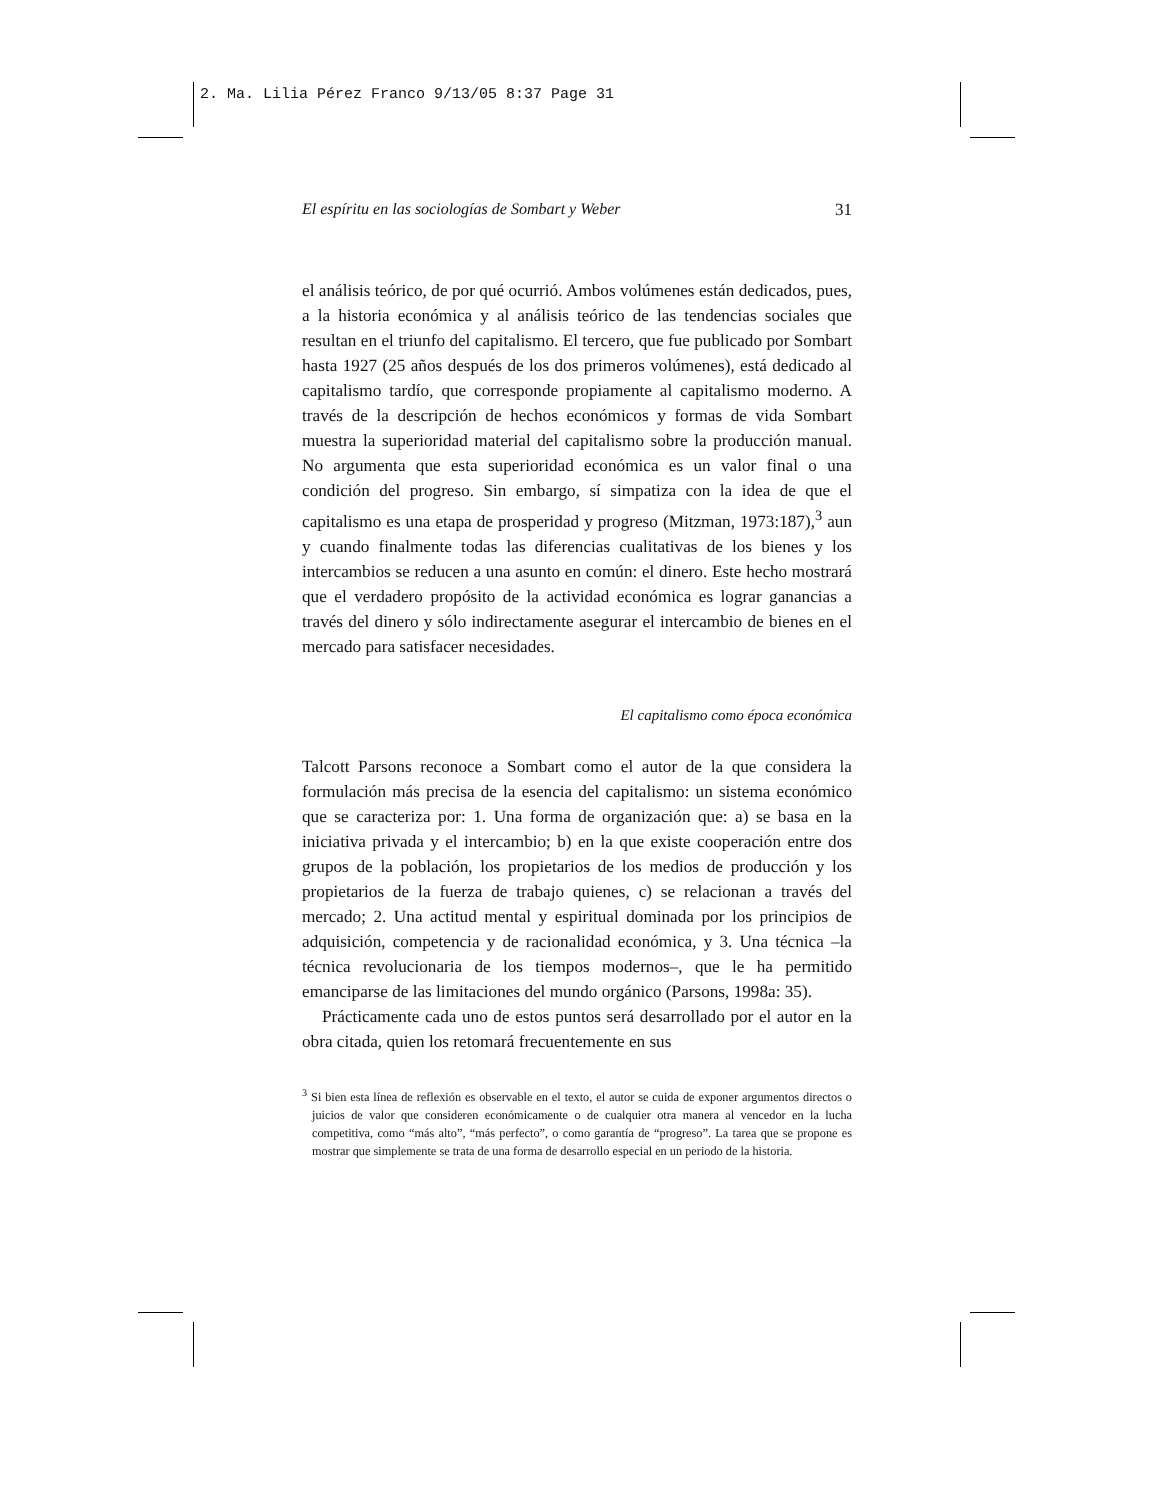2. Ma. Lilia Pérez Franco 9/13/05 8:37 Page 31
El espíritu en las sociologías de Sombart y Weber 31
el análisis teórico, de por qué ocurrió. Ambos volúmenes están dedicados, pues, a la historia económica y al análisis teórico de las tendencias sociales que resultan en el triunfo del capitalismo. El tercero, que fue publicado por Sombart hasta 1927 (25 años después de los dos primeros volúmenes), está dedicado al capitalismo tardío, que corresponde propiamente al capitalismo moderno. A través de la descripción de hechos económicos y formas de vida Sombart muestra la superioridad material del capitalismo sobre la producción manual. No argumenta que esta superioridad económica es un valor final o una condición del progreso. Sin embargo, sí simpatiza con la idea de que el capitalismo es una etapa de prosperidad y progreso (Mitzman, 1973:187),<sup>3</sup> aun y cuando finalmente todas las diferencias cualitativas de los bienes y los intercambios se reducen a una asunto en común: el dinero. Este hecho mostrará que el verdadero propósito de la actividad económica es lograr ganancias a través del dinero y sólo indirectamente asegurar el intercambio de bienes en el mercado para satisfacer necesidades.
El capitalismo como época económica
Talcott Parsons reconoce a Sombart como el autor de la que considera la formulación más precisa de la esencia del capitalismo: un sistema económico que se caracteriza por: 1. Una forma de organización que: a) se basa en la iniciativa privada y el intercambio; b) en la que existe cooperación entre dos grupos de la población, los propietarios de los medios de producción y los propietarios de la fuerza de trabajo quienes, c) se relacionan a través del mercado; 2. Una actitud mental y espiritual dominada por los principios de adquisición, competencia y de racionalidad económica, y 3. Una técnica –la técnica revolucionaria de los tiempos modernos–, que le ha permitido emanciparse de las limitaciones del mundo orgánico (Parsons, 1998a: 35).
Prácticamente cada uno de estos puntos será desarrollado por el autor en la obra citada, quien los retomará frecuentemente en sus
<sup>3</sup> Si bien esta línea de reflexión es observable en el texto, el autor se cuida de exponer argumentos directos o juicios de valor que consideren económicamente o de cualquier otra manera al vencedor en la lucha competitiva, como “más alto”, “más perfecto”, o como garantía de “progreso”. La tarea que se propone es mostrar que simplemente se trata de una forma de desarrollo especial en un periodo de la historia.